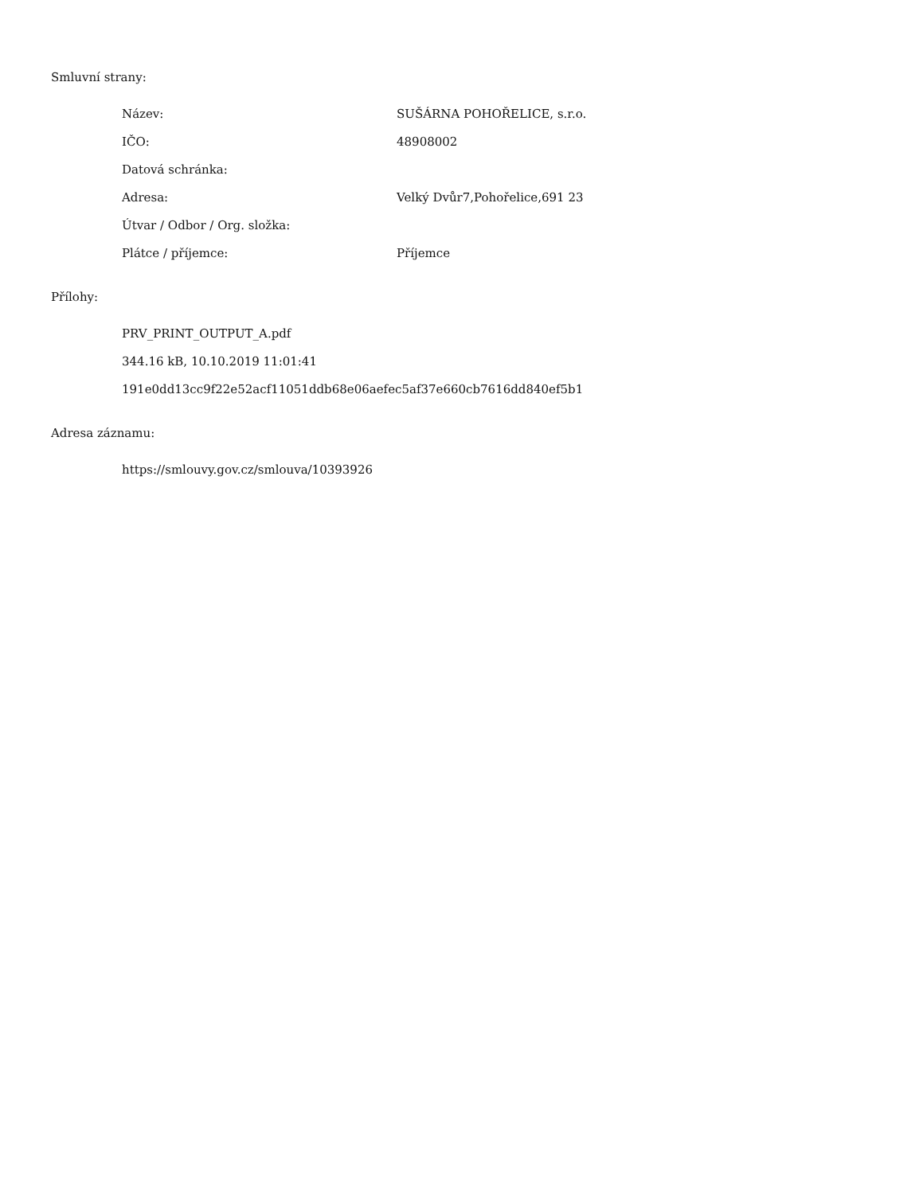Smluvní strany:
| Název: | SUŠÁRNA POHOŘELICE, s.r.o. |
| IČO: | 48908002 |
| Datová schránka: | |
| Adresa: | Velký Dvůr7,Pohořelice,691 23 |
| Útvar / Odbor / Org. složka: | |
| Plátce / příjemce: | Příjemce |
Přílohy:
PRV_PRINT_OUTPUT_A.pdf
344.16 kB, 10.10.2019 11:01:41
191e0dd13cc9f22e52acf11051ddb68e06aefec5af37e660cb7616dd840ef5b1
Adresa záznamu:
https://smlouvy.gov.cz/smlouva/10393926